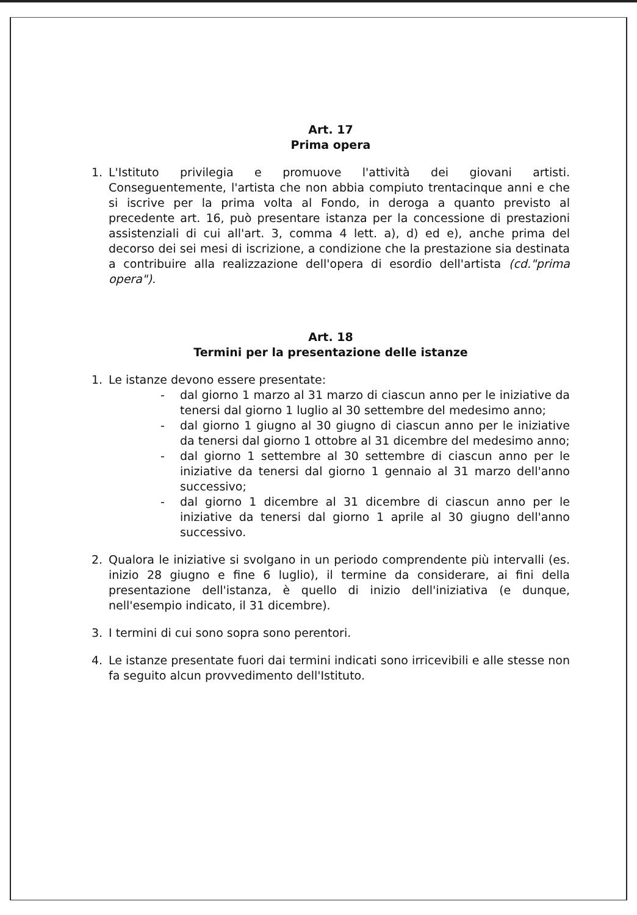Art. 17
Prima opera
1. L'Istituto privilegia e promuove l'attività dei giovani artisti. Conseguentemente, l'artista che non abbia compiuto trentacinque anni e che si iscrive per la prima volta al Fondo, in deroga a quanto previsto al precedente art. 16, può presentare istanza per la concessione di prestazioni assistenziali di cui all'art. 3, comma 4 lett. a), d) ed e), anche prima del decorso dei sei mesi di iscrizione, a condizione che la prestazione sia destinata a contribuire alla realizzazione dell'opera di esordio dell'artista (cd."prima opera").
Art. 18
Termini per la presentazione delle istanze
1. Le istanze devono essere presentate:
- dal giorno 1 marzo al 31 marzo di ciascun anno per le iniziative da tenersi dal giorno 1 luglio al 30 settembre del medesimo anno;
- dal giorno 1 giugno al 30 giugno di ciascun anno per le iniziative da tenersi dal giorno 1 ottobre al 31 dicembre del medesimo anno;
- dal giorno 1 settembre al 30 settembre di ciascun anno per le iniziative da tenersi dal giorno 1 gennaio al 31 marzo dell'anno successivo;
- dal giorno 1 dicembre al 31 dicembre di ciascun anno per le iniziative da tenersi dal giorno 1 aprile al 30 giugno dell'anno successivo.
2. Qualora le iniziative si svolgano in un periodo comprendente più intervalli (es. inizio 28 giugno e fine 6 luglio), il termine da considerare, ai fini della presentazione dell'istanza, è quello di inizio dell'iniziativa (e dunque, nell'esempio indicato, il 31 dicembre).
3. I termini di cui sono sopra sono perentori.
4. Le istanze presentate fuori dai termini indicati sono irricevibili e alle stesse non fa seguito alcun provvedimento dell'Istituto.